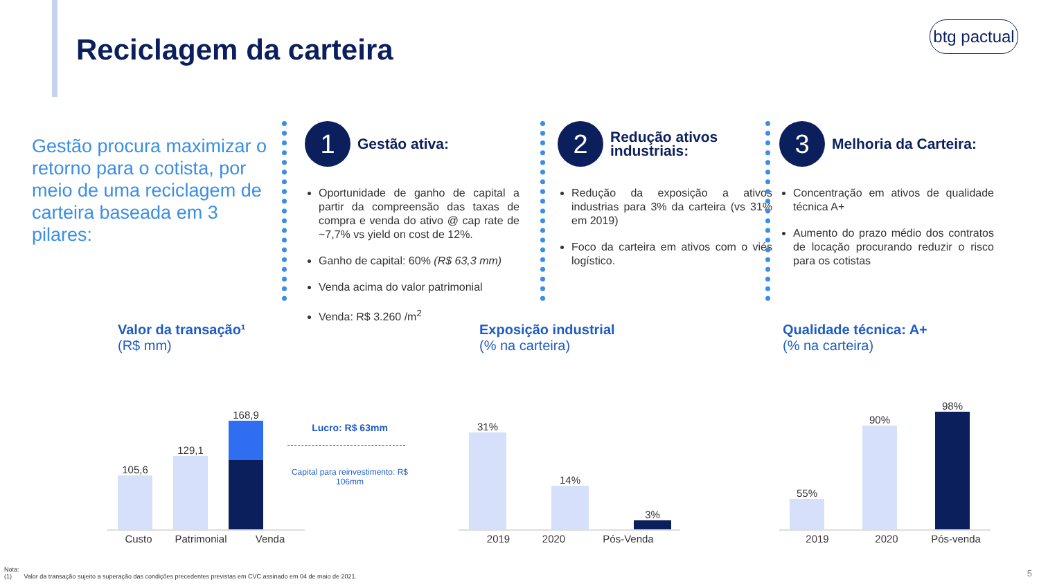Reciclagem da carteira
btg pactual
Gestão procura maximizar o retorno para o cotista, por meio de uma reciclagem de carteira baseada em 3 pilares:
1 Gestão ativa:
Oportunidade de ganho de capital a partir da compreensão das taxas de compra e venda do ativo @ cap rate de ~7,7% vs yield on cost de 12%.
Ganho de capital: 60% (R$ 63,3 mm)
Venda acima do valor patrimonial
Venda: R$ 3.260 /m<sup>2</sup>
2 Redução ativos industriais:
Redução da exposição a ativos industrias para 3% da carteira (vs 31% em 2019)
Foco da carteira em ativos com o viés logístico.
3 Melhoria da Carteira:
Concentração em ativos de qualidade técnica A+
Aumento do prazo médio dos contratos de locação procurando reduzir o risco para os cotistas
Valor da transação¹
(R$ mm)
105,6
129,1
168,9
Lucro: R$ 63mm
Capital para reinvestimento: R$ 106mm
Custo Patrimonial Venda
Exposição industrial
(% na carteira)
31%
14%
3%
2019 2020 Pós-Venda
Qualidade técnica: A+
(% na carteira)
55%
90%
98%
2019 2020 Pós-venda
Nota:
(1) Valor da transação sujeito a superação das condições precedentes previstas em CVC assinado em 04 de maio de 2021.
5